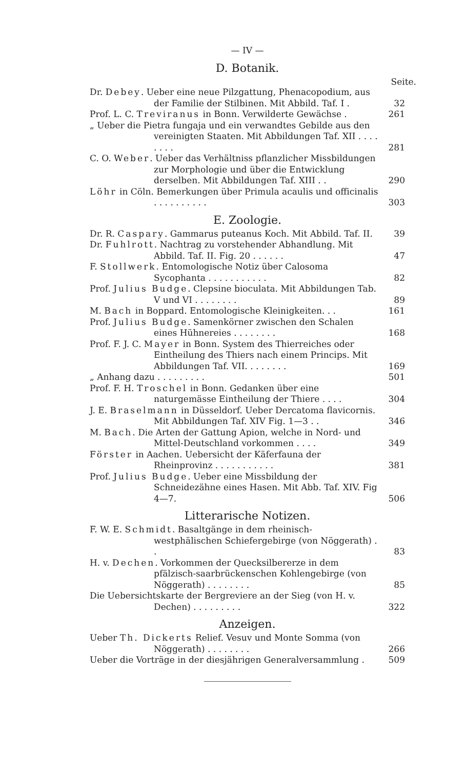— IV —
D. Botanik.
Seite.
Dr. Debey. Ueber eine neue Pilzgattung, Phenacopodium, aus der Familie der Stilbinen. Mit Abbild. Taf. I .
32
Prof. L. C. Treviranus in Bonn. Verwilderte Gewächse .
261
„ Ueber die Pietra fungaja und ein verwandtes Gebilde aus den vereinigten Staaten. Mit Abbildungen Taf. XII . . . . . . . .
281
C. O. Weber. Ueber das Verhältniss pflanzlicher Missbildungen zur Morphologie und über die Entwicklung derselben. Mit Abbildungen Taf. XIII . .
290
Löhr in Cöln. Bemerkungen über Primula acaulis und officinalis . . . . . . . . . .
303
E. Zoologie.
Dr. R. Caspary. Gammarus puteanus Koch. Mit Abbild. Taf. II.
39
Dr. Fuhlrott. Nachtrag zu vorstehender Abhandlung. Mit Abbild. Taf. II. Fig. 20 . . . . . .
47
F. Stollwerk. Entomologische Notiz über Calosoma Sycophanta . . . . . . . . . . .
82
Prof. Julius Budge. Clepsine bioculata. Mit Abbildungen Tab. V und VI . . . . . . . .
89
M. Bach in Boppard. Entomologische Kleinigkeiten. . .
161
Prof. Julius Budge. Samenkörner zwischen den Schalen eines Hühnereies . . . . . . . .
168
Prof. F. J. C. Mayer in Bonn. System des Thierreiches oder Eintheilung des Thiers nach einem Princips. Mit Abbildungen Taf. VII. . . . . . . .
169
„ Anhang dazu . . . . . . . . .
501
Prof. F. H. Troschel in Bonn. Gedanken über eine naturgemässe Eintheilung der Thiere . . . .
304
J. E. Braselmann in Düsseldorf. Ueber Dercatoma flavicornis. Mit Abbildungen Taf. XIV Fig. 1—3 . .
346
M. Bach. Die Arten der Gattung Apion, welche in Nord- und Mittel-Deutschland vorkommen . . . .
349
Förster in Aachen. Uebersicht der Käferfauna der Rheinprovinz . . . . . . . . . . .
381
Prof. Julius Budge. Ueber eine Missbildung der Schneidezähne eines Hasen. Mit Abb. Taf. XIV. Fig 4—7.
506
Litterarische Notizen.
F. W. E. Schmidt. Basaltgänge in dem rheinisch-westphälischen Schiefergebirge (von Nöggerath) . .
83
H. v. Dechen. Vorkommen der Quecksilbererze in dem pfälzisch-saarbrückenschen Kohlengebirge (von Nöggerath) . . . . . . . .
85
Die Uebersichtskarte der Bergreviere an der Sieg (von H. v. Dechen) . . . . . . . . .
322
Anzeigen.
Ueber Th. Dickerts Relief. Vesuv und Monte Somma (von Nöggerath) . . . . . . . .
266
Ueber die Vorträge in der diesjährigen Generalversammlung .
509